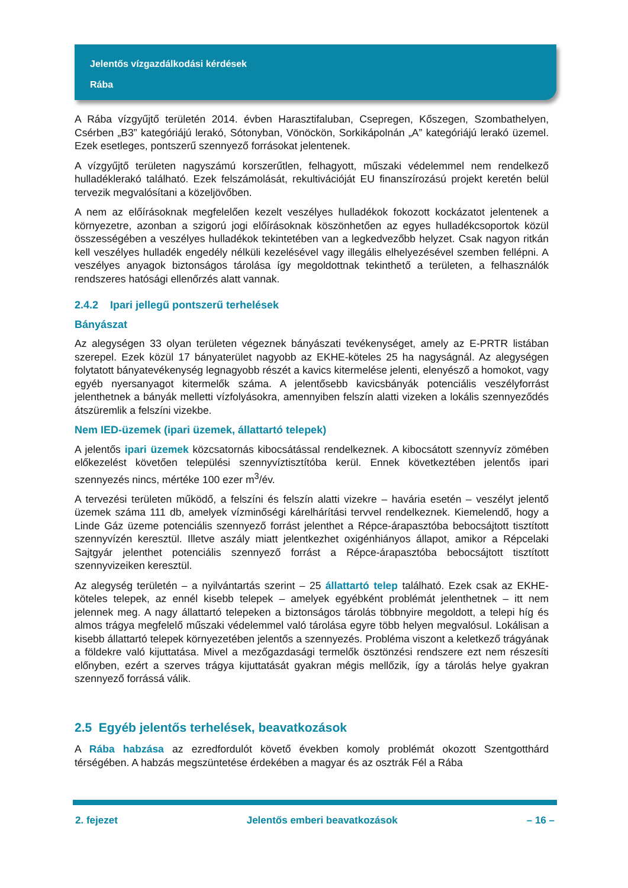Jelentős vízgazdálkodási kérdések
Rába
A Rába vízgyűjtő területén 2014. évben Harasztifaluban, Csepregen, Kőszegen, Szombathelyen, Csérben „B3” kategóriájú lerakó, Sótonyban, Vönöckön, Sorkikápolnán „A” kategóriájú lerakó üzemel. Ezek esetleges, pontszerű szennyező forrásokat jelentenek.
A vízgyűjtő területen nagyszámú korszerűtlen, felhagyott, műszaki védelemmel nem rendelkező hulladéklerakó található. Ezek felszámolását, rekultivációját EU finanszírozású projekt keretén belül tervezik megvalósítani a közeljövőben.
A nem az előírásoknak megfelelően kezelt veszélyes hulladékok fokozott kockázatot jelentenek a környezetre, azonban a szigorú jogi előírásoknak köszönhetően az egyes hulladékcsoportok közül összességében a veszélyes hulladékok tekintetében van a legkedvezőbb helyzet. Csak nagyon ritkán kell veszélyes hulladék engedély nélküli kezelésével vagy illegális elhelyezésével szemben fellépni. A veszélyes anyagok biztonságos tárolása így megoldottnak tekinthető a területen, a felhasználók rendszeres hatósági ellenőrzés alatt vannak.
2.4.2 Ipari jellegű pontszerű terhelések
Bányászat
Az alegységen 33 olyan területen végeznek bányászati tevékenységet, amely az E-PRTR listában szerepel. Ezek közül 17 bányaterület nagyobb az EKHE-köteles 25 ha nagyságnál. Az alegységen folytatott bányatevékenység legnagyobb részét a kavics kitermelése jelenti, elenyésző a homokot, vagy egyéb nyersanyagot kitermelők száma. A jelentősebb kavicsbányák potenciális veszélyforrást jelenthetnek a bányák melletti vízfolyásokra, amennyiben felszín alatti vizeken a lokális szennyeződés átszüremlik a felszíni vizekbe.
Nem IED-üzemek (ipari üzemek, állattartó telepek)
A jelentős ipari üzemek közcsatornás kibocsátással rendelkeznek. A kibocsátott szennyvíz zömében előkezelést követően települési szennyvíztisztítóba kerül. Ennek következtében jelentős ipari szennyezés nincs, mértéke 100 ezer m<sup>3</sup>/év.
A tervezési területen működő, a felszíni és felszín alatti vizekre – havária esetén – veszélyt jelentő üzemek száma 111 db, amelyek vízminőségi kárelhárítási tervvel rendelkeznek. Kiemelendő, hogy a Linde Gáz üzeme potenciális szennyező forrást jelenthet a Répce-árapasztóba bebocsájtott tisztított szennyvízén keresztül. Illetve aszály miatt jelentkezhet oxigénhiányos állapot, amikor a Répcelaki Sajtgyár jelenthet potenciális szennyező forrást a Répce-árapasztóba bebocsájtott tisztított szennyvizeiken keresztül.
Az alegység területén – a nyilvántartás szerint – 25 állattartó telep található. Ezek csak az EKHE-köteles telepek, az ennél kisebb telepek – amelyek egyébként problémát jelenthetnek – itt nem jelennek meg. A nagy állattartó telepeken a biztonságos tárolás többnyire megoldott, a telepi híg és almos trágya megfelelő műszaki védelemmel való tárolása egyre több helyen megvalósul. Lokálisan a kisebb állattartó telepek környezetében jelentős a szennyezés. Probléma viszont a keletkező trágyának a földekre való kijuttatása. Mivel a mezőgazdasági termelők ösztönzési rendszere ezt nem részesíti előnyben, ezért a szerves trágya kijuttatását gyakran mégis mellőzik, így a tárolás helye gyakran szennyező forrássá válik.
2.5 Egyéb jelentős terhelések, beavatkozások
A Rába habzása az ezredfordulót követő években komoly problémát okozott Szentgotthárd térségében. A habzás megszüntetése érdekében a magyar és az osztrák Fél a Rába
2. fejezet Jelentős emberi beavatkozások – 16 –